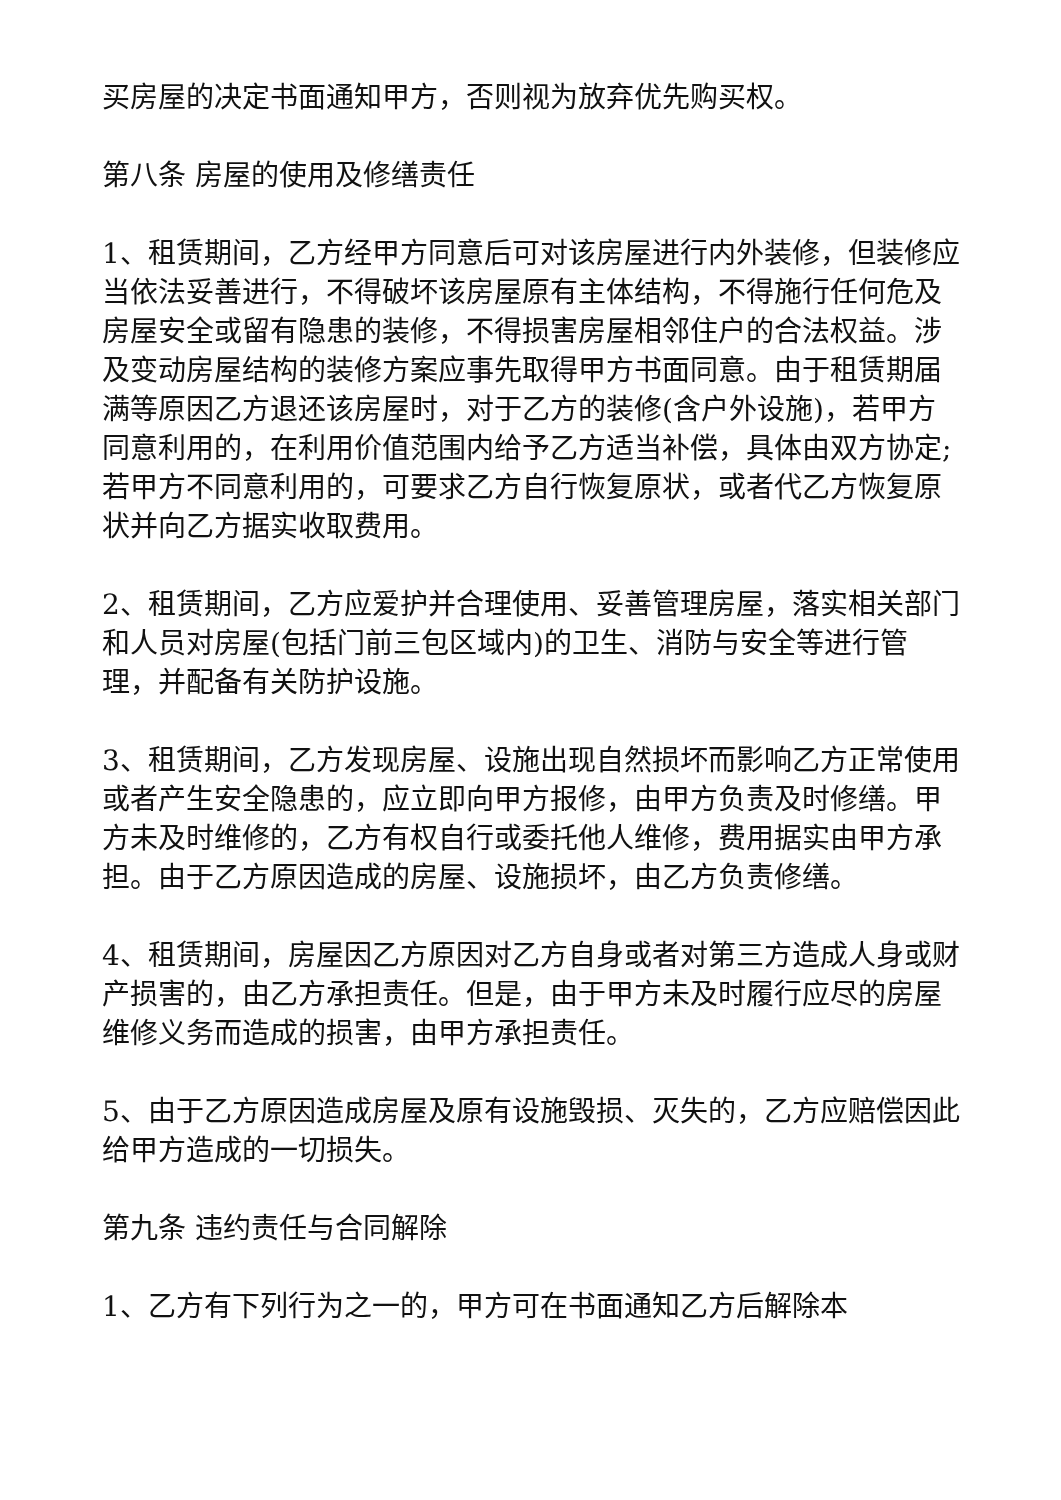买房屋的决定书面通知甲方，否则视为放弃优先购买权。
第八条 房屋的使用及修缮责任
1、租赁期间，乙方经甲方同意后可对该房屋进行内外装修，但装修应当依法妥善进行，不得破坏该房屋原有主体结构，不得施行任何危及房屋安全或留有隐患的装修，不得损害房屋相邻住户的合法权益。涉及变动房屋结构的装修方案应事先取得甲方书面同意。由于租赁期届满等原因乙方退还该房屋时，对于乙方的装修(含户外设施)，若甲方同意利用的，在利用价值范围内给予乙方适当补偿，具体由双方协定;若甲方不同意利用的，可要求乙方自行恢复原状，或者代乙方恢复原状并向乙方据实收取费用。
2、租赁期间，乙方应爱护并合理使用、妥善管理房屋，落实相关部门和人员对房屋(包括门前三包区域内)的卫生、消防与安全等进行管理，并配备有关防护设施。
3、租赁期间，乙方发现房屋、设施出现自然损坏而影响乙方正常使用或者产生安全隐患的，应立即向甲方报修，由甲方负责及时修缮。甲方未及时维修的，乙方有权自行或委托他人维修，费用据实由甲方承担。由于乙方原因造成的房屋、设施损坏，由乙方负责修缮。
4、租赁期间，房屋因乙方原因对乙方自身或者对第三方造成人身或财产损害的，由乙方承担责任。但是，由于甲方未及时履行应尽的房屋维修义务而造成的损害，由甲方承担责任。
5、由于乙方原因造成房屋及原有设施毁损、灭失的，乙方应赔偿因此给甲方造成的一切损失。
第九条 违约责任与合同解除
1、乙方有下列行为之一的，甲方可在书面通知乙方后解除本